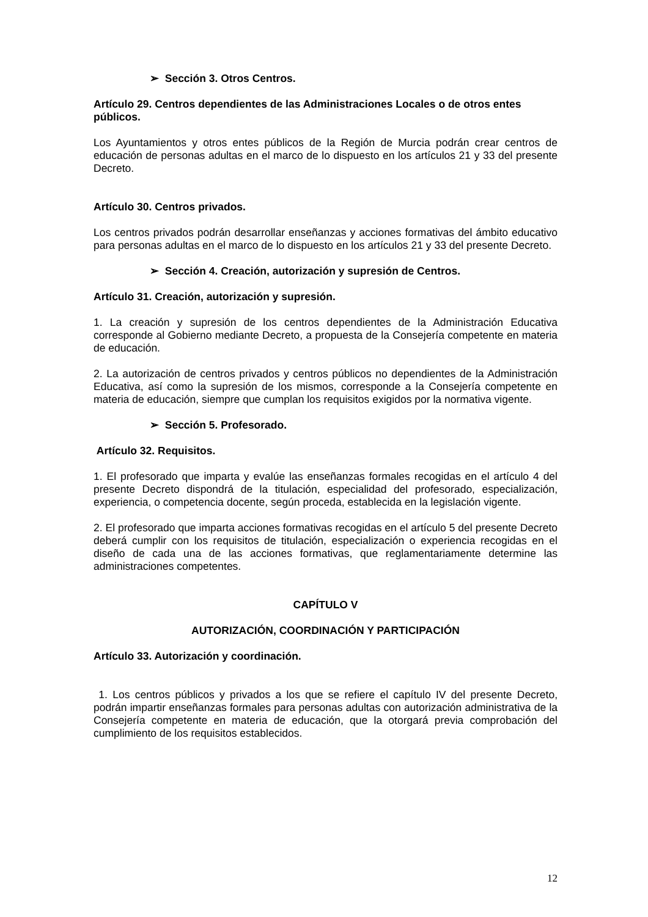➢ Sección 3. Otros Centros.
Artículo 29. Centros dependientes de las Administraciones Locales o de otros entes públicos.
Los Ayuntamientos y otros entes públicos de la Región de Murcia podrán crear centros de educación de personas adultas en el marco de lo dispuesto en los artículos 21 y 33 del presente Decreto.
Artículo 30. Centros privados.
Los centros privados podrán desarrollar enseñanzas y acciones formativas del ámbito educativo para personas adultas en el marco de lo dispuesto en los artículos 21 y 33 del presente Decreto.
➢ Sección 4. Creación, autorización y supresión de Centros.
Artículo 31. Creación, autorización y supresión.
1. La creación y supresión de los centros dependientes de la Administración Educativa corresponde al Gobierno mediante Decreto, a propuesta de la Consejería competente en materia de educación.
2. La autorización de centros privados y centros públicos no dependientes de la Administración Educativa, así como la supresión de los mismos, corresponde a la Consejería competente en materia de educación, siempre que cumplan los requisitos exigidos por la normativa vigente.
➢ Sección 5. Profesorado.
Artículo 32. Requisitos.
1. El profesorado que imparta y evalúe las enseñanzas formales recogidas en el artículo 4 del presente Decreto dispondrá de la titulación, especialidad del profesorado, especialización, experiencia, o competencia docente, según proceda, establecida en la legislación vigente.
2. El profesorado que imparta acciones formativas recogidas en el artículo 5 del presente Decreto deberá cumplir con los requisitos de titulación, especialización o experiencia recogidas en el diseño de cada una de las acciones formativas, que reglamentariamente determine las administraciones competentes.
CAPÍTULO V
AUTORIZACIÓN, COORDINACIÓN Y PARTICIPACIÓN
Artículo 33. Autorización y coordinación.
1. Los centros públicos y privados a los que se refiere el capítulo IV del presente Decreto, podrán impartir enseñanzas formales para personas adultas con autorización administrativa de la Consejería competente en materia de educación, que la otorgará previa comprobación del cumplimiento de los requisitos establecidos.
12